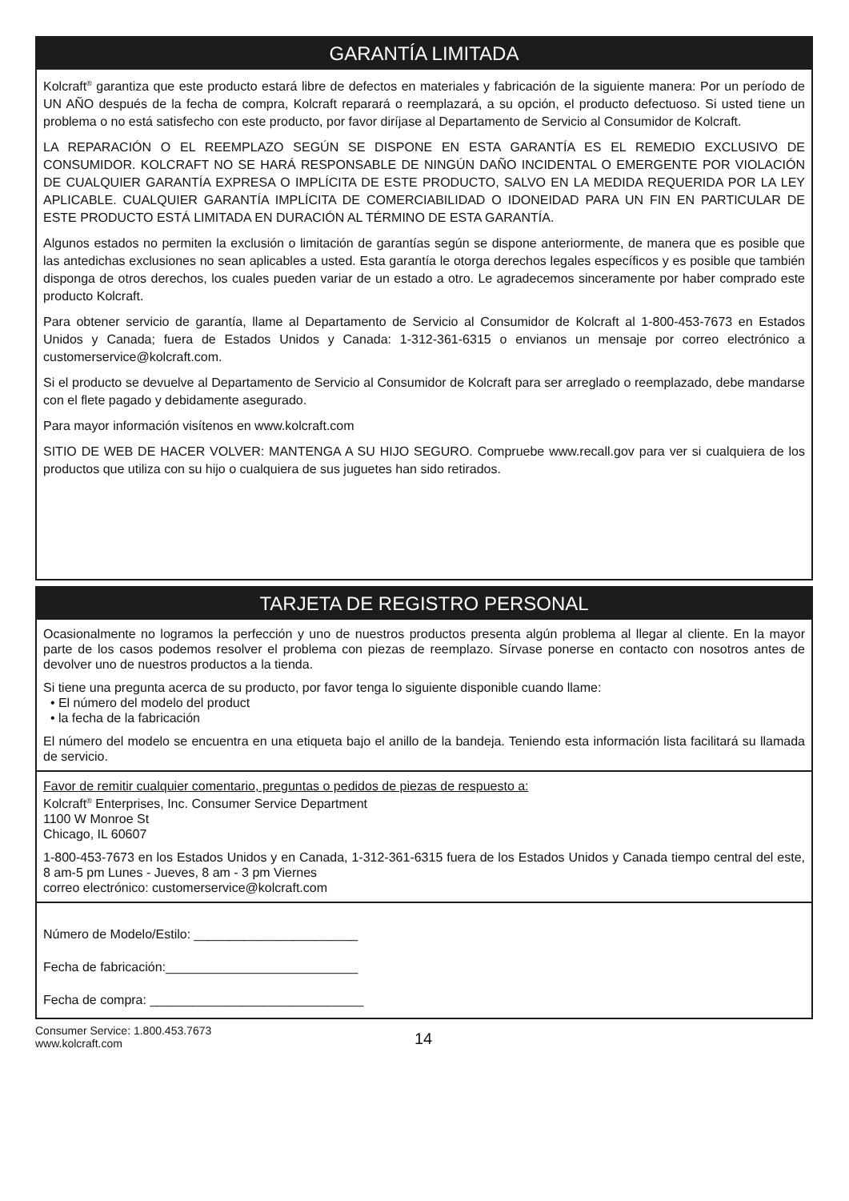GARANTÍA LIMITADA
Kolcraft<sup>®</sup> garantiza que este producto estará libre de defectos en materiales y fabricación de la siguiente manera: Por un período de UN AÑO después de la fecha de compra, Kolcraft reparará o reemplazará, a su opción, el producto defectuoso. Si usted tiene un problema o no está satisfecho con este producto, por favor diríjase al Departamento de Servicio al Consumidor de Kolcraft.
LA REPARACIÓN O EL REEMPLAZO SEGÚN SE DISPONE EN ESTA GARANTÍA ES EL REMEDIO EXCLUSIVO DE CONSUMIDOR. KOLCRAFT NO SE HARÁ RESPONSABLE DE NINGÚN DAÑO INCIDENTAL O EMERGENTE POR VIOLACIÓN DE CUALQUIER GARANTÍA EXPRESA O IMPLÍCITA DE ESTE PRODUCTO, SALVO EN LA MEDIDA REQUERIDA POR LA LEY APLICABLE. CUALQUIER GARANTÍA IMPLÍCITA DE COMERCIABILIDAD O IDONEIDAD PARA UN FIN EN PARTICULAR DE ESTE PRODUCTO ESTÁ LIMITADA EN DURACIÓN AL TÉRMINO DE ESTA GARANTÍA.
Algunos estados no permiten la exclusión o limitación de garantías según se dispone anteriormente, de manera que es posible que las antedichas exclusiones no sean aplicables a usted. Esta garantía le otorga derechos legales específicos y es posible que también disponga de otros derechos, los cuales pueden variar de un estado a otro. Le agradecemos sinceramente por haber comprado este producto Kolcraft.
Para obtener servicio de garantía, llame al Departamento de Servicio al Consumidor de Kolcraft al 1-800-453-7673 en Estados Unidos y Canada; fuera de Estados Unidos y Canada: 1-312-361-6315 o envianos un mensaje por correo electrónico a customerservice@kolcraft.com.
Si el producto se devuelve al Departamento de Servicio al Consumidor de Kolcraft para ser arreglado o reemplazado, debe mandarse con el flete pagado y debidamente asegurado.
Para mayor información visítenos en www.kolcraft.com
SITIO DE WEB DE HACER VOLVER: MANTENGA A SU HIJO SEGURO. Compruebe www.recall.gov para ver si cualquiera de los productos que utiliza con su hijo o cualquiera de sus juguetes han sido retirados.
TARJETA DE REGISTRO PERSONAL
Ocasionalmente no logramos la perfección y uno de nuestros productos presenta algún problema al llegar al cliente. En la mayor parte de los casos podemos resolver el problema con piezas de reemplazo. Sírvase ponerse en contacto con nosotros antes de devolver uno de nuestros productos a la tienda.
Si tiene una pregunta acerca de su producto, por favor tenga lo siguiente disponible cuando llame:
• El número del modelo del product
• la fecha de la fabricación
El número del modelo se encuentra en una etiqueta bajo el anillo de la bandeja. Teniendo esta información lista facilitará su llamada de servicio.
Favor de remitir cualquier comentario, preguntas o pedidos de piezas de respuesto a:
Kolcraft<sup>®</sup> Enterprises, Inc. Consumer Service Department
1100 W Monroe St
Chicago, IL 60607
1-800-453-7673 en los Estados Unidos y en Canada, 1-312-361-6315 fuera de los Estados Unidos y Canada tiempo central del este, 8 am-5 pm Lunes - Jueves, 8 am - 3 pm Viernes
correo electrónico: customerservice@kolcraft.com
Número de Modelo/Estilo: _______________________
Fecha de fabricación:___________________________
Fecha de compra: ______________________________
Consumer Service: 1.800.453.7673
www.kolcraft.com
14